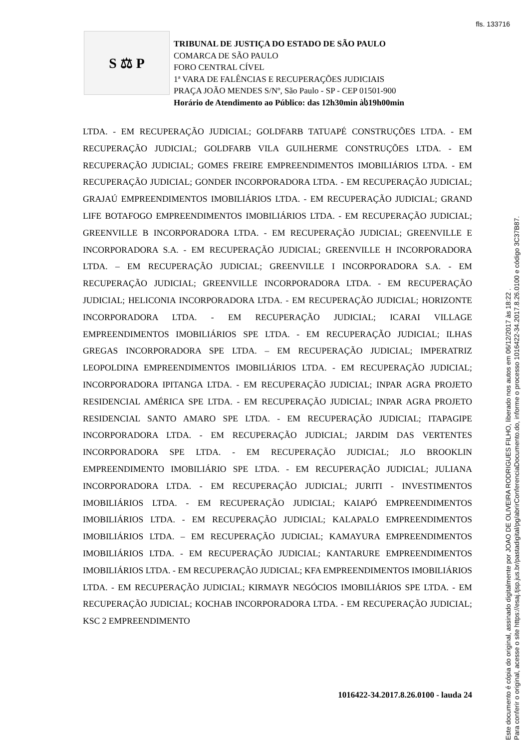fls. 133716
S ⚖ P
TRIBUNAL DE JUSTIÇA DO ESTADO DE SÃO PAULO
COMARCA DE SÃO PAULO
FORO CENTRAL CÍVEL
1ª VARA DE FALÊNCIAS E RECUPERAÇÕES JUDICIAIS
PRAÇA JOÃO MENDES S/Nº, São Paulo - SP - CEP 01501-900
Horário de Atendimento ao Público: das 12h30min àს19h00min
LTDA. - EM RECUPERAÇÃO JUDICIAL; GOLDFARB TATUAPÉ CONSTRUÇÕES LTDA. - EM RECUPERAÇÃO JUDICIAL; GOLDFARB VILA GUILHERME CONSTRUÇÕES LTDA. - EM RECUPERAÇÃO JUDICIAL; GOMES FREIRE EMPREENDIMENTOS IMOBILIÁRIOS LTDA. - EM RECUPERAÇÃO JUDICIAL; GONDER INCORPORADORA LTDA. - EM RECUPERAÇÃO JUDICIAL; GRAJAÚ EMPREENDIMENTOS IMOBILIÁRIOS LTDA. - EM RECUPERAÇÃO JUDICIAL; GRAND LIFE BOTAFOGO EMPREENDIMENTOS IMOBILIÁRIOS LTDA. - EM RECUPERAÇÃO JUDICIAL; GREENVILLE B INCORPORADORA LTDA. - EM RECUPERAÇÃO JUDICIAL; GREENVILLE E INCORPORADORA S.A. - EM RECUPERAÇÃO JUDICIAL; GREENVILLE H INCORPORADORA LTDA. – EM RECUPERAÇÃO JUDICIAL; GREENVILLE I INCORPORADORA S.A. - EM RECUPERAÇÃO JUDICIAL; GREENVILLE INCORPORADORA LTDA. - EM RECUPERAÇÃO JUDICIAL; HELICONIA INCORPORADORA LTDA. - EM RECUPERAÇÃO JUDICIAL; HORIZONTE INCORPORADORA LTDA. - EM RECUPERAÇÃO JUDICIAL; ICARAI VILLAGE EMPREENDIMENTOS IMOBILIÁRIOS SPE LTDA. - EM RECUPERAÇÃO JUDICIAL; ILHAS GREGAS INCORPORADORA SPE LTDA. – EM RECUPERAÇÃO JUDICIAL; IMPERATRIZ LEOPOLDINA EMPREENDIMENTOS IMOBILIÁRIOS LTDA. - EM RECUPERAÇÃO JUDICIAL; INCORPORADORA IPITANGA LTDA. - EM RECUPERAÇÃO JUDICIAL; INPAR AGRA PROJETO RESIDENCIAL AMÉRICA SPE LTDA. - EM RECUPERAÇÃO JUDICIAL; INPAR AGRA PROJETO RESIDENCIAL SANTO AMARO SPE LTDA. - EM RECUPERAÇÃO JUDICIAL; ITAPAGIPE INCORPORADORA LTDA. - EM RECUPERAÇÃO JUDICIAL; JARDIM DAS VERTENTES INCORPORADORA SPE LTDA. - EM RECUPERAÇÃO JUDICIAL; JLO BROOKLIN EMPREENDIMENTO IMOBILIÁRIO SPE LTDA. - EM RECUPERAÇÃO JUDICIAL; JULIANA INCORPORADORA LTDA. - EM RECUPERAÇÃO JUDICIAL; JURITI - INVESTIMENTOS IMOBILIÁRIOS LTDA. - EM RECUPERAÇÃO JUDICIAL; KAIAPÓ EMPREENDIMENTOS IMOBILIÁRIOS LTDA. - EM RECUPERAÇÃO JUDICIAL; KALAPALO EMPREENDIMENTOS IMOBILIÁRIOS LTDA. – EM RECUPERAÇÃO JUDICIAL; KAMAYURA EMPREENDIMENTOS IMOBILIÁRIOS LTDA. - EM RECUPERAÇÃO JUDICIAL; KANTARURE EMPREENDIMENTOS IMOBILIÁRIOS LTDA. - EM RECUPERAÇÃO JUDICIAL; KFA EMPREENDIMENTOS IMOBILIÁRIOS LTDA. - EM RECUPERAÇÃO JUDICIAL; KIRMAYR NEGÓCIOS IMOBILIÁRIOS SPE LTDA. - EM RECUPERAÇÃO JUDICIAL; KOCHAB INCORPORADORA LTDA. - EM RECUPERAÇÃO JUDICIAL; KSC 2 EMPREENDIMENTO
1016422-34.2017.8.26.0100 - lauda 24
Este documento é cópia do original, assinado digitalmente por JOAO DE OLIVEIRA RODRIGUES FILHO, liberado nos autos em 06/12/2017 às 18:22 .
Para conferir o original, acesse o site https://esaj.tjsp.jus.br/pastadigital/pg/abrirConferenciaDocumento.do, informe o processo 1016422-34.2017.8.26.0100 e código 3C37B87.